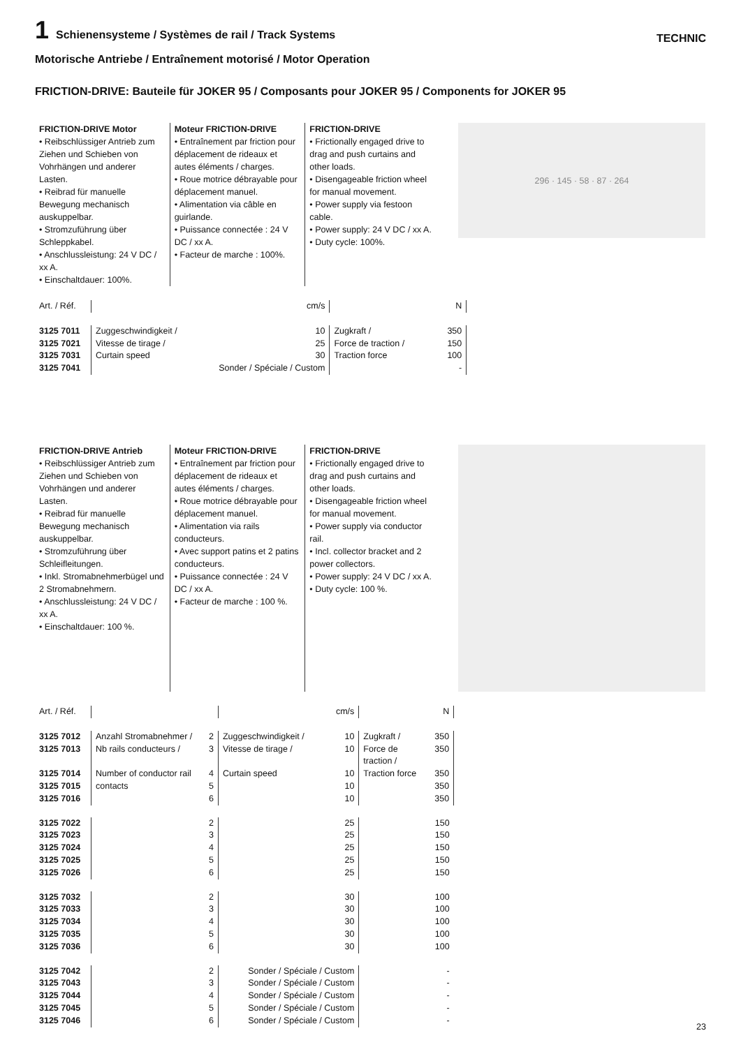1 Schienensysteme / Systèmes de rail / Track Systems
TECHNIC
Motorische Antriebe / Entraînement motorisé / Motor Operation
FRICTION-DRIVE: Bauteile für JOKER 95 / Composants pour JOKER 95 / Components for JOKER 95
FRICTION-DRIVE Motor
• Reibschlüssiger Antrieb zum Ziehen und Schieben von Vohrhängen und anderer Lasten.
• Reibrad für manuelle Bewegung mechanisch auskuppelbar.
• Stromzuführung über Schleppkabel.
• Anschlussleistung: 24 V DC / xx A.
• Einschaltdauer: 100%.
Moteur FRICTION-DRIVE
• Entraînement par friction pour déplacement de rideaux et autes éléments / charges.
• Roue motrice débrayable pour déplacement manuel.
• Alimentation via câble en guirlande.
• Puissance connectée : 24 V DC / xx A.
• Facteur de marche : 100%.
FRICTION-DRIVE
• Frictionally engaged drive to drag and push curtains and other loads.
• Disengageable friction wheel for manual movement.
• Power supply via festoon cable.
• Power supply: 24 V DC / xx A.
• Duty cycle: 100%.
296 · 145 · 58 · 87 · 264
| Art. / Réf. | | cm/s | | N |
| --- | --- | --- | --- | --- |
| 3125 7011 | Zuggeschwindigkeit / | 10 | Zugkraft / | 350 |
| 3125 7021 | Vitesse de tirage / | 25 | Force de traction / | 150 |
| 3125 7031 | Curtain speed | 30 | Traction force | 100 |
| 3125 7041 | Sonder / Spéciale / Custom | | | - |
FRICTION-DRIVE Antrieb
• Reibschlüssiger Antrieb zum Ziehen und Schieben von Vohrhängen und anderer Lasten.
• Reibrad für manuelle Bewegung mechanisch auskuppelbar.
• Stromzuführung über Schleifleitungen.
• Inkl. Stromabnehmerbügel und 2 Stromabnehmern.
• Anschlussleistung: 24 V DC / xx A.
• Einschaltdauer: 100 %.
Moteur FRICTION-DRIVE
• Entraînement par friction pour déplacement de rideaux et autes éléments / charges.
• Roue motrice débrayable pour déplacement manuel.
• Alimentation via rails conducteurs.
• Avec support patins et 2 patins conducteurs.
• Puissance connectée : 24 V DC / xx A.
• Facteur de marche : 100 %.
FRICTION-DRIVE
• Frictionally engaged drive to drag and push curtains and other loads.
• Disengageable friction wheel for manual movement.
• Power supply via conductor rail.
• Incl. collector bracket and 2 power collectors.
• Power supply: 24 V DC / xx A.
• Duty cycle: 100 %.
| Art. / Réf. | | | | cm/s | | N |
| --- | --- | --- | --- | --- | --- | --- |
| 3125 7012 | Anzahl Stromabnehmer / | 2 | Zuggeschwindigkeit / | 10 | Zugkraft / | 350 |
| 3125 7013 | Nb rails conducteurs / | 3 | Vitesse de tirage / | 10 | Force de traction / | 350 |
| 3125 7014 | Number of conductor rail | 4 | Curtain speed | 10 | Traction force | 350 |
| 3125 7015 | contacts | 5 | | 10 | | 350 |
| 3125 7016 | | 6 | | 10 | | 350 |
| 3125 7022 | | 2 | | 25 | | 150 |
| 3125 7023 | | 3 | | 25 | | 150 |
| 3125 7024 | | 4 | | 25 | | 150 |
| 3125 7025 | | 5 | | 25 | | 150 |
| 3125 7026 | | 6 | | 25 | | 150 |
| 3125 7032 | | 2 | | 30 | | 100 |
| 3125 7033 | | 3 | | 30 | | 100 |
| 3125 7034 | | 4 | | 30 | | 100 |
| 3125 7035 | | 5 | | 30 | | 100 |
| 3125 7036 | | 6 | | 30 | | 100 |
| 3125 7042 | | 2 | Sonder / Spéciale / Custom | | | - |
| 3125 7043 | | 3 | Sonder / Spéciale / Custom | | | - |
| 3125 7044 | | 4 | Sonder / Spéciale / Custom | | | - |
| 3125 7045 | | 5 | Sonder / Spéciale / Custom | | | - |
| 3125 7046 | | 6 | Sonder / Spéciale / Custom | | | - |
23